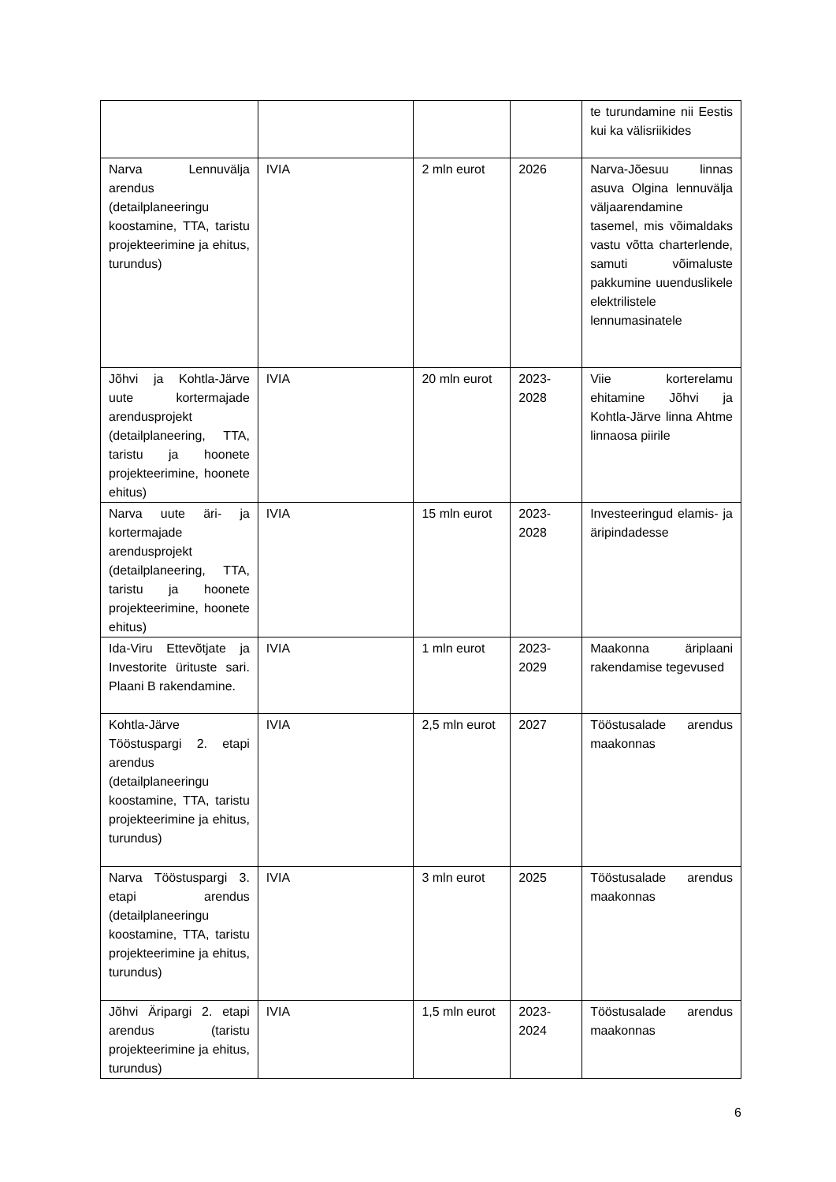| | | | | te turundamine nii Eestis kui ka välisriikides |
| Narva Lennuvälja arendus (detailplaneeringu koostamine, TTA, taristu projekteerimine ja ehitus, turundus) | IVIA | 2 mln eurot | 2026 | Narva-Jõesuu linnas asuva Olgina lennuvälja väljaarendamine tasemel, mis võimaldaks vastu võtta charterlende, samuti võimaluste pakkumine uuenduslikele elektrilistele lennumasinatele |
| Jõhvi ja Kohtla-Järve uute kortermajade arendusprojekt (detailplaneering, TTA, taristu ja hoonete projekteerimine, hoonete ehitus) | IVIA | 20 mln eurot | 2023-2028 | Viie korterelamu ehitamine Jõhvi ja Kohtla-Järve linna Ahtme linnaosa piirile |
| Narva uute äri- ja kortermajade arendusprojekt (detailplaneering, TTA, taristu ja hoonete projekteerimine, hoonete ehitus) | IVIA | 15 mln eurot | 2023-2028 | Investeeringud elamis- ja äripindadesse |
| Ida-Viru Ettevõtjate ja Investorite ürituste sari. Plaani B rakendamine. | IVIA | 1 mln eurot | 2023-2029 | Maakonna äriplaani rakendamise tegevused |
| Kohtla-Järve Tööstuspargi 2. etapi arendus (detailplaneeringu koostamine, TTA, taristu projekteerimine ja ehitus, turundus) | IVIA | 2,5 mln eurot | 2027 | Tööstusalade arendus maakonnas |
| Narva Tööstuspargi 3. etapi arendus (detailplaneeringu koostamine, TTA, taristu projekteerimine ja ehitus, turundus) | IVIA | 3 mln eurot | 2025 | Tööstusalade arendus maakonnas |
| Jõhvi Äripargi 2. etapi arendus (taristu projekteerimine ja ehitus, turundus) | IVIA | 1,5 mln eurot | 2023-2024 | Tööstusalade arendus maakonnas |
6